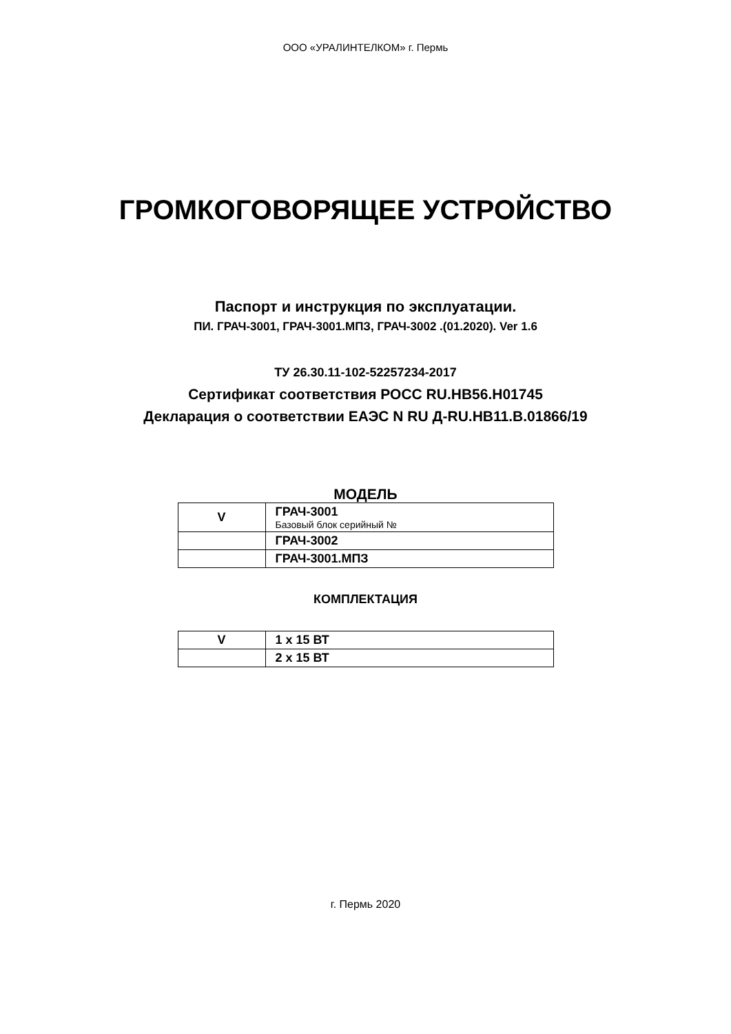ООО «УРАЛИНТЕЛКОМ» г. Пермь
ГРОМКОГОВОРЯЩЕЕ УСТРОЙСТВО
Паспорт и инструкция по эксплуатации.
ПИ. ГРАЧ-3001, ГРАЧ-3001.МПЗ, ГРАЧ-3002 .(01.2020). Ver 1.6
ТУ 26.30.11-102-52257234-2017
Сертификат соответствия РОСС RU.НВ56.Н01745
Декларация о соответствии ЕАЭС N RU Д-RU.НВ11.В.01866/19
МОДЕЛЬ
| V | ГРАЧ-3001 Базовый блок серийный № |
| | ГРАЧ-3002 |
| | ГРАЧ-3001.МПЗ |
КОМПЛЕКТАЦИЯ
| V | 1 х 15 ВТ |
| | 2 х 15 ВТ |
г. Пермь 2020